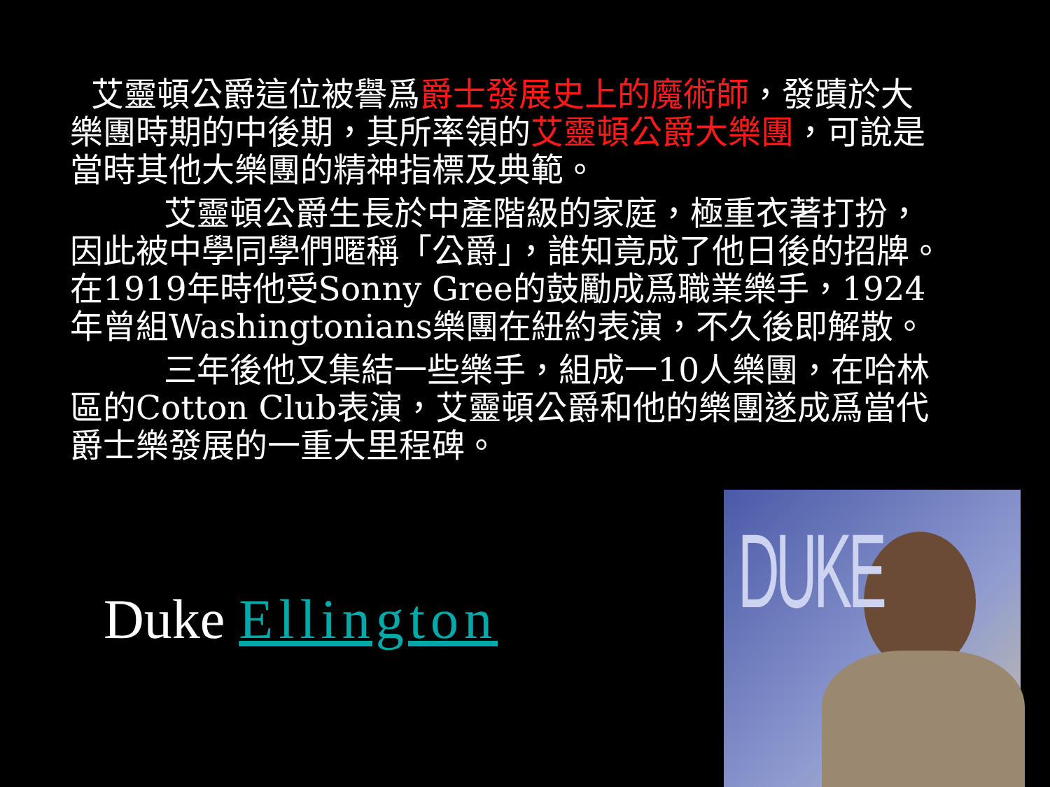艾靈頓公爵這位被譽爲爵士發展史上的魔術師，發蹟於大樂團時期的中後期，其所率領的艾靈頓公爵大樂團，可說是當時其他大樂團的精神指標及典範。
艾靈頓公爵生長於中產階級的家庭，極重衣著打扮，因此被中學同學們暱稱「公爵」，誰知竟成了他日後的招牌。在1919年時他受Sonny Gree的鼓勵成爲職業樂手，1924年曾組Washingtonians樂團在紐約表演，不久後即解散。
三年後他又集結一些樂手，組成一10人樂團，在哈林區的Cotton Club表演，艾靈頓公爵和他的樂團遂成爲當代爵士樂發展的一重大里程碑。
Duke Ellington
DUKE